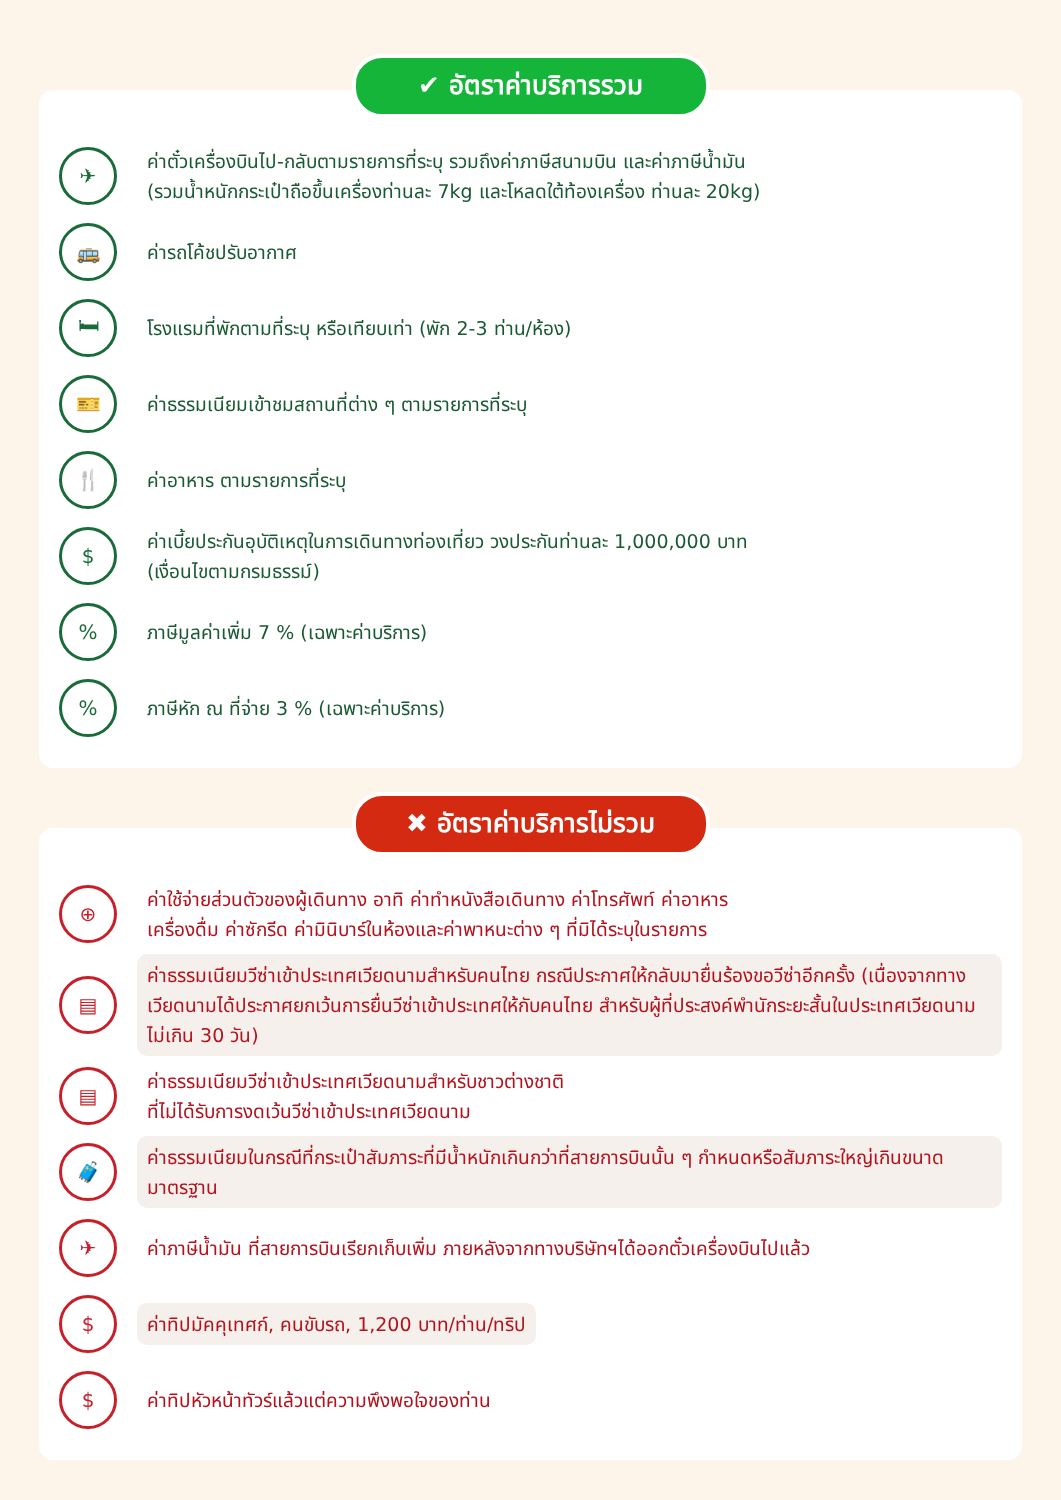✔ อัตราค่าบริการรวม
✈
ค่าตั๋วเครื่องบินไป-กลับตามรายการที่ระบุ รวมถึงค่าภาษีสนามบิน และค่าภาษีน้ำมัน
(รวมน้ำหนักกระเป๋าถือขึ้นเครื่องท่านละ 7kg และโหลดใต้ท้องเครื่อง ท่านละ 20kg)
🚌
ค่ารถโค้ชปรับอากาศ
🛏
โรงแรมที่พักตามที่ระบุ หรือเทียบเท่า (พัก 2-3 ท่าน/ห้อง)
🎫
ค่าธรรมเนียมเข้าชมสถานที่ต่าง ๆ ตามรายการที่ระบุ
🍴
ค่าอาหาร ตามรายการที่ระบุ
$
ค่าเบี้ยประกันอุบัติเหตุในการเดินทางท่องเที่ยว วงประกันท่านละ 1,000,000 บาท
(เงื่อนไขตามกรมธรรม์)
%
ภาษีมูลค่าเพิ่ม 7 % (เฉพาะค่าบริการ)
%
ภาษีหัก ณ ที่จ่าย 3 % (เฉพาะค่าบริการ)
✖ อัตราค่าบริการไม่รวม
⊕
ค่าใช้จ่ายส่วนตัวของผู้เดินทาง อาทิ ค่าทำหนังสือเดินทาง ค่าโทรศัพท์ ค่าอาหาร
เครื่องดื่ม ค่าซักรีด ค่ามินิบาร์ในห้องและค่าพาหนะต่าง ๆ ที่มิได้ระบุในรายการ
▤
ค่าธรรมเนียมวีซ่าเข้าประเทศเวียดนามสำหรับคนไทย กรณีประกาศให้กลับมายื่นร้องขอวีซ่าอีกครั้ง (เนื่องจากทางเวียดนามได้ประกาศยกเว้นการยื่นวีซ่าเข้าประเทศให้กับคนไทย สำหรับผู้ที่ประสงค์พำนักระยะสั้นในประเทศเวียดนามไม่เกิน 30 วัน)
▤
ค่าธรรมเนียมวีซ่าเข้าประเทศเวียดนามสำหรับชาวต่างชาติ
ที่ไม่ได้รับการงดเว้นวีซ่าเข้าประเทศเวียดนาม
🧳
ค่าธรรมเนียมในกรณีที่กระเป๋าสัมภาระที่มีน้ำหนักเกินกว่าที่สายการบินนั้น ๆ กำหนดหรือสัมภาระใหญ่เกินขนาดมาตรฐาน
✈
ค่าภาษีน้ำมัน ที่สายการบินเรียกเก็บเพิ่ม ภายหลังจากทางบริษัทฯได้ออกตั๋วเครื่องบินไปแล้ว
$
ค่าทิปมัคคุเทศก์, คนขับรถ, 1,200 บาท/ท่าน/ทริป
$
ค่าทิปหัวหน้าทัวร์แล้วแต่ความพึงพอใจของท่าน